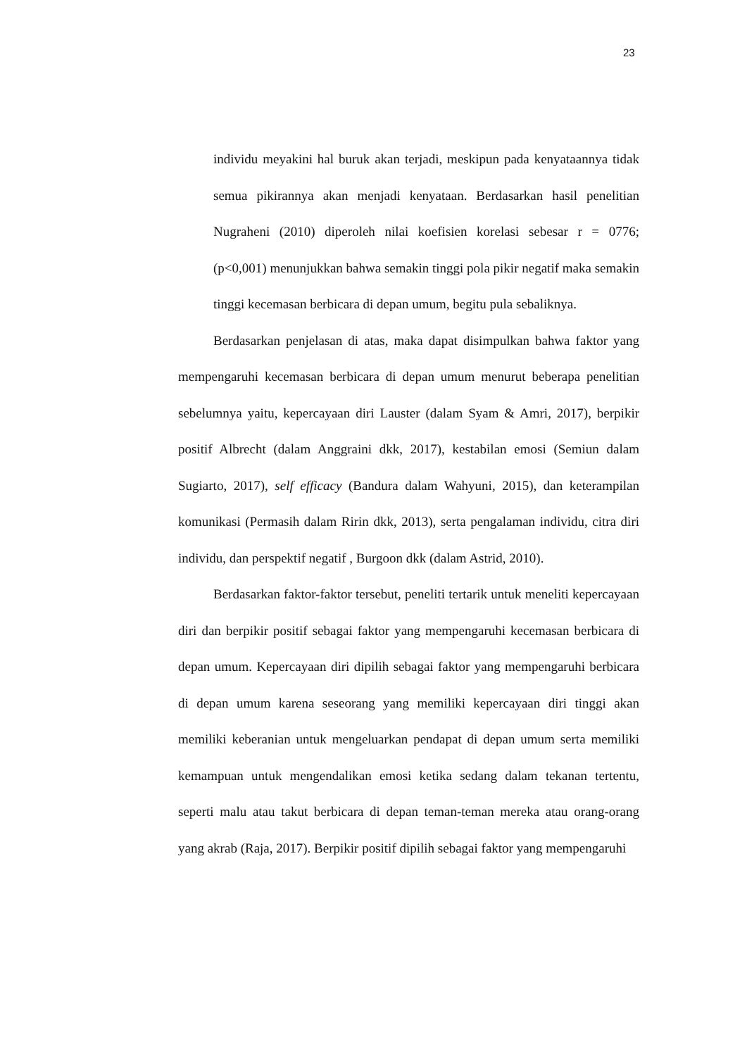23
individu meyakini hal buruk akan terjadi, meskipun pada kenyataannya tidak semua pikirannya akan menjadi kenyataan. Berdasarkan hasil penelitian Nugraheni (2010) diperoleh nilai koefisien korelasi sebesar r = 0776; (p<0,001) menunjukkan bahwa semakin tinggi pola pikir negatif maka semakin tinggi kecemasan berbicara di depan umum, begitu pula sebaliknya.
Berdasarkan penjelasan di atas, maka dapat disimpulkan bahwa faktor yang mempengaruhi kecemasan berbicara di depan umum menurut beberapa penelitian sebelumnya yaitu, kepercayaan diri Lauster (dalam Syam & Amri, 2017), berpikir positif Albrecht (dalam Anggraini dkk, 2017), kestabilan emosi (Semiun dalam Sugiarto, 2017), self efficacy (Bandura dalam Wahyuni, 2015), dan keterampilan komunikasi (Permasih dalam Ririn dkk, 2013), serta pengalaman individu, citra diri individu, dan perspektif negatif , Burgoon dkk (dalam Astrid, 2010).
Berdasarkan faktor-faktor tersebut, peneliti tertarik untuk meneliti kepercayaan diri dan berpikir positif sebagai faktor yang mempengaruhi kecemasan berbicara di depan umum. Kepercayaan diri dipilih sebagai faktor yang mempengaruhi berbicara di depan umum karena seseorang yang memiliki kepercayaan diri tinggi akan memiliki keberanian untuk mengeluarkan pendapat di depan umum serta memiliki kemampuan untuk mengendalikan emosi ketika sedang dalam tekanan tertentu, seperti malu atau takut berbicara di depan teman-teman mereka atau orang-orang yang akrab (Raja, 2017). Berpikir positif dipilih sebagai faktor yang mempengaruhi